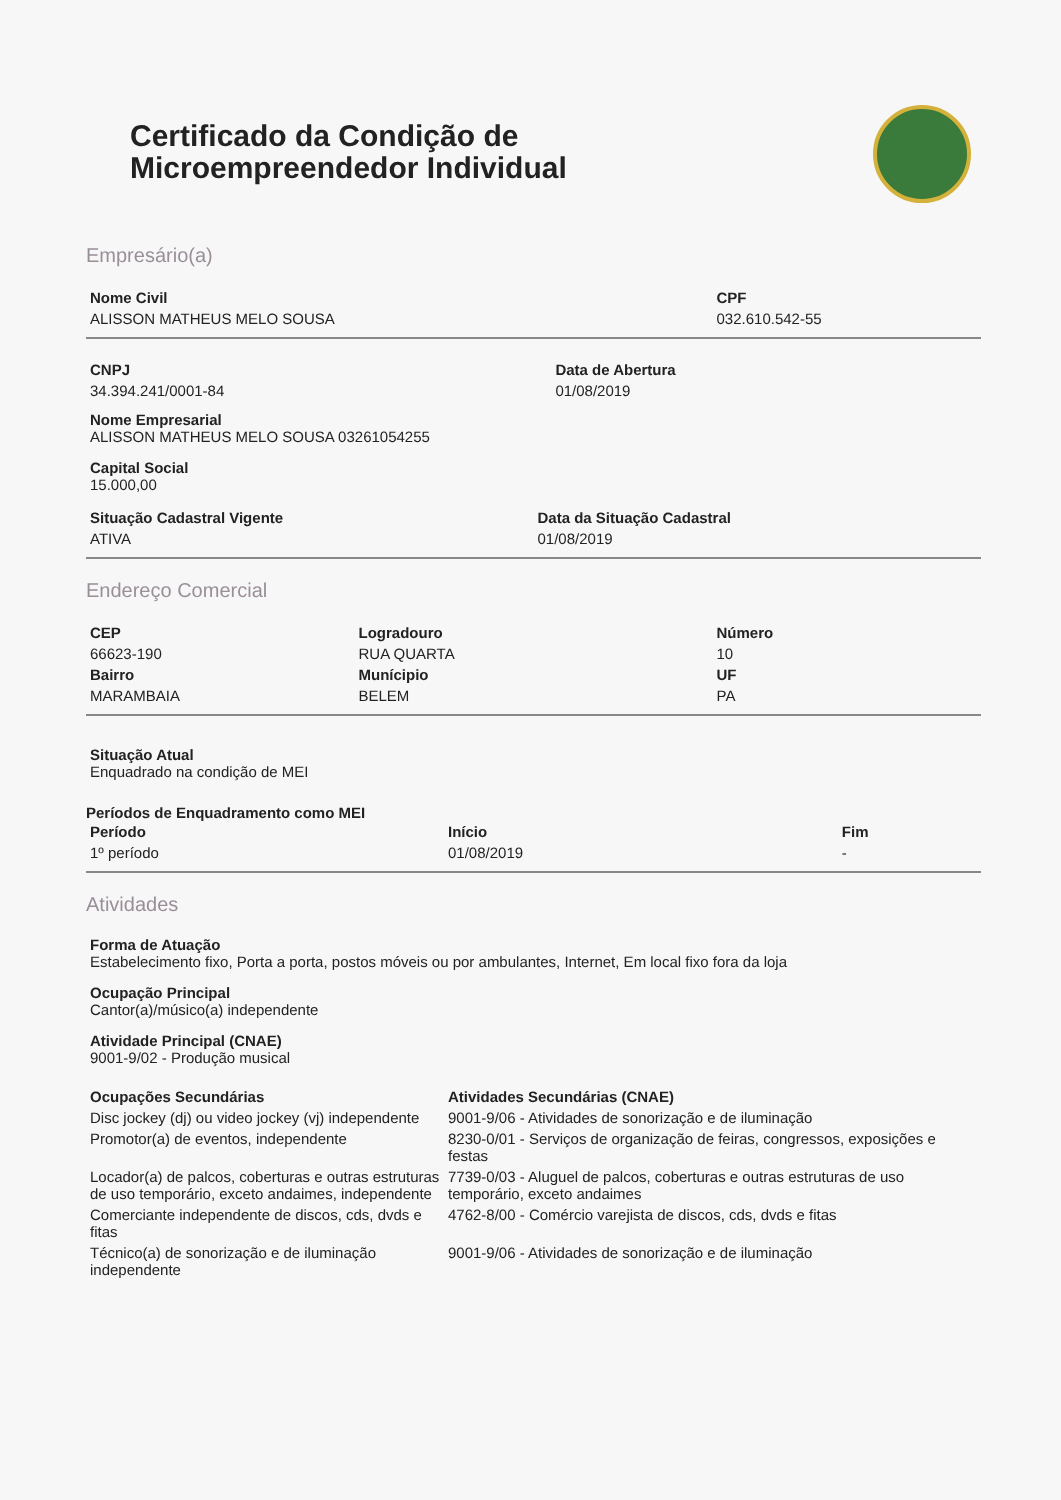Certificado da Condição de
Microempreendedor Individual
Empresário(a)
| Nome Civil | CPF |
| --- | --- |
| ALISSON MATHEUS MELO SOUSA | 032.610.542-55 |
| CNPJ | Data de Abertura |
| --- | --- |
| 34.394.241/0001-84 | 01/08/2019 |
Nome Empresarial
ALISSON MATHEUS MELO SOUSA 03261054255
Capital Social
15.000,00
| Situação Cadastral Vigente | Data da Situação Cadastral |
| --- | --- |
| ATIVA | 01/08/2019 |
Endereço Comercial
| CEP | Logradouro | Número |
| --- | --- | --- |
| 66623-190 | RUA QUARTA | 10 |
| Bairro | Munícipio | UF |
| MARAMBAIA | BELEM | PA |
Situação Atual
Enquadrado na condição de MEI
Períodos de Enquadramento como MEI
| Período | Início | Fim |
| --- | --- | --- |
| 1º período | 01/08/2019 | - |
Atividades
Forma de Atuação
Estabelecimento fixo, Porta a porta, postos móveis ou por ambulantes, Internet, Em local fixo fora da loja
Ocupação Principal
Cantor(a)/músico(a) independente
Atividade Principal (CNAE)
9001-9/02 - Produção musical
| Ocupações Secundárias | Atividades Secundárias (CNAE) |
| --- | --- |
| Disc jockey (dj) ou video jockey (vj) independente | 9001-9/06 - Atividades de sonorização e de iluminação |
| Promotor(a) de eventos, independente | 8230-0/01 - Serviços de organização de feiras, congressos, exposições e festas |
| Locador(a) de palcos, coberturas e outras estruturas de uso temporário, exceto andaimes, independente | 7739-0/03 - Aluguel de palcos, coberturas e outras estruturas de uso temporário, exceto andaimes |
| Comerciante independente de discos, cds, dvds e fitas | 4762-8/00 - Comércio varejista de discos, cds, dvds e fitas |
| Técnico(a) de sonorização e de iluminação independente | 9001-9/06 - Atividades de sonorização e de iluminação |